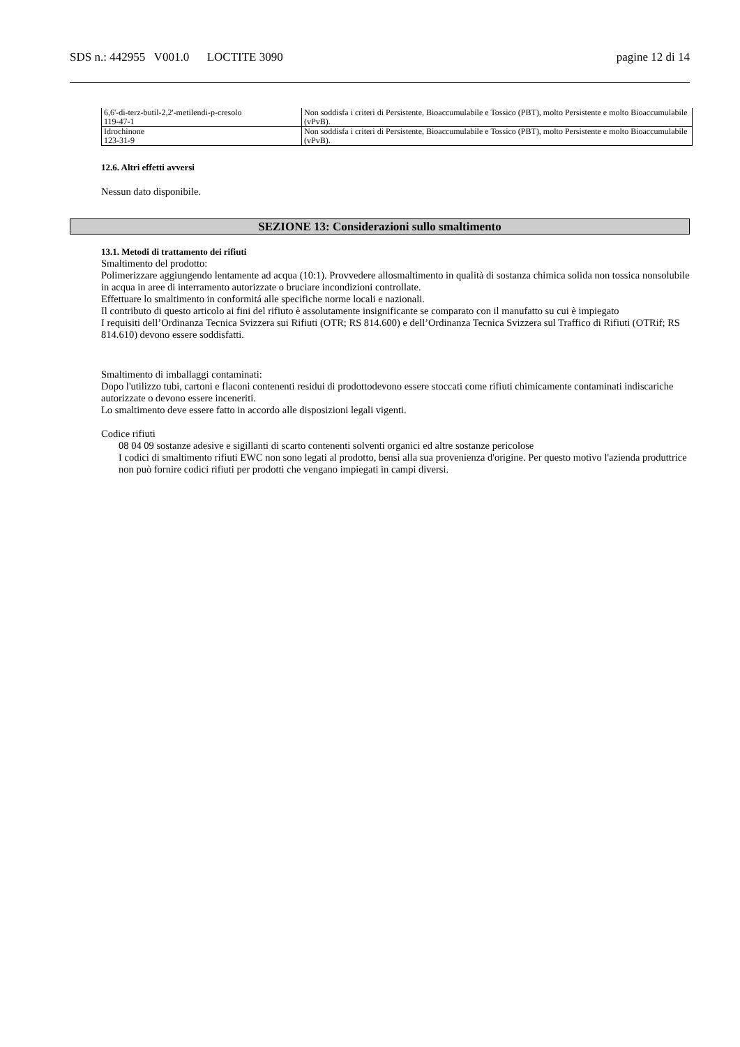SDS n.: 442955 V001.0 LOCTITE 3090 pagine 12 di 14
| 6,6'-di-terz-butil-2,2'-metilendi-p-cresolo 119-47-1 | Non soddisfa i criteri di Persistente, Bioaccumulabile e Tossico (PBT), molto Persistente e molto Bioaccumulabile (vPvB). |
| Idrochinone 123-31-9 | Non soddisfa i criteri di Persistente, Bioaccumulabile e Tossico (PBT), molto Persistente e molto Bioaccumulabile (vPvB). |
12.6. Altri effetti avversi
Nessun dato disponibile.
SEZIONE 13: Considerazioni sullo smaltimento
13.1. Metodi di trattamento dei rifiuti
Smaltimento del prodotto:
Polimerizzare aggiungendo lentamente ad acqua (10:1). Provvedere allosmaltimento in qualità di sostanza chimica solida non tossica nonsolubile in acqua in aree di interramento autorizzate o bruciare incondizioni controllate.
Effettuare lo smaltimento in conformitá alle specifiche norme locali e nazionali.
Il contributo di questo articolo ai fini del rifiuto è assolutamente insignificante se comparato con il manufatto su cui è impiegato
I requisiti dell’Ordinanza Tecnica Svizzera sui Rifiuti (OTR; RS 814.600) e dell’Ordinanza Tecnica Svizzera sul Traffico di Rifiuti (OTRif; RS 814.610) devono essere soddisfatti.
Smaltimento di imballaggi contaminati:
Dopo l'utilizzo tubi, cartoni e flaconi contenenti residui di prodottodevono essere stoccati come rifiuti chimicamente contaminati indiscariche autorizzate o devono essere inceneriti.
Lo smaltimento deve essere fatto in accordo alle disposizioni legali vigenti.
Codice rifiuti
08 04 09 sostanze adesive e sigillanti di scarto contenenti solventi organici ed altre sostanze pericolose
I codici di smaltimento rifiuti EWC non sono legati al prodotto, bensì alla sua provenienza d'origine. Per questo motivo l'azienda produttrice non può fornire codici rifiuti per prodotti che vengano impiegati in campi diversi.